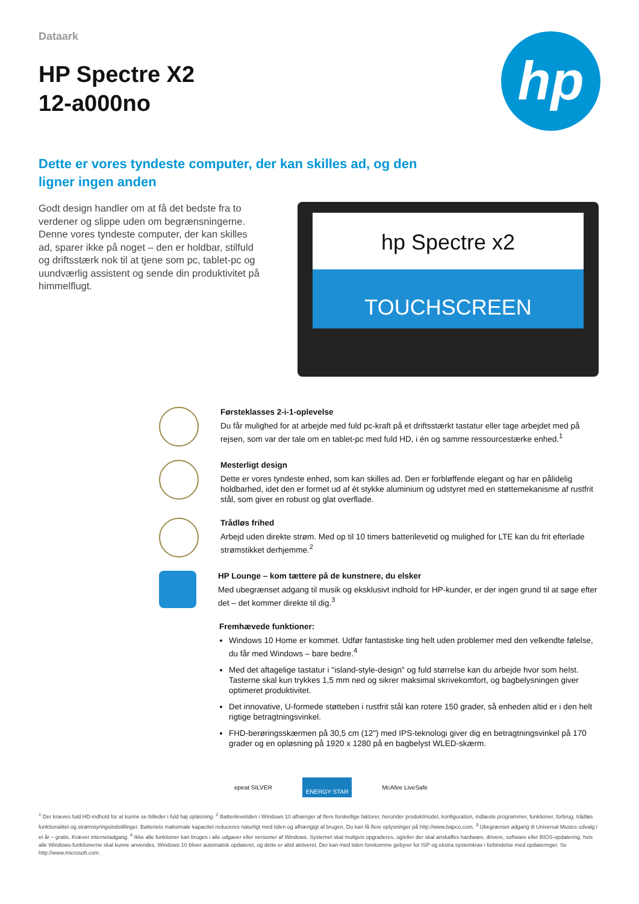Dataark
HP Spectre X2
12-a000no
hp
Dette er vores tyndeste computer, der kan skilles ad, og den
ligner ingen anden
Godt design handler om at få det bedste fra to verdener og slippe uden om begrænsningerne. Denne vores tyndeste computer, der kan skilles ad, sparer ikke på noget – den er holdbar, stilfuld og driftsstærk nok til at tjene som pc, tablet-pc og uundværlig assistent og sende din produktivitet på himmelflugt.
hp Spectre x2
TOUCHSCREEN
Førsteklasses 2-i-1-oplevelse
Du får mulighed for at arbejde med fuld pc-kraft på et driftsstærkt tastatur eller tage arbejdet med på rejsen, som var der tale om en tablet-pc med fuld HD, i én og samme ressourcestærke enhed.<sup>1</sup>
Mesterligt design
Dette er vores tyndeste enhed, som kan skilles ad. Den er forbløffende elegant og har en pålidelig holdbarhed, idet den er formet ud af ét stykke aluminium og udstyret med en støttemekanisme af rustfrit stål, som giver en robust og glat overflade.
Trådløs frihed
Arbejd uden direkte strøm. Med op til 10 timers batterilevetid og mulighed for LTE kan du frit efterlade strømstikket derhjemme.<sup>2</sup>
HP Lounge – kom tættere på de kunstnere, du elsker
Med ubegrænset adgang til musik og eksklusivt indhold for HP-kunder, er der ingen grund til at søge efter det – det kommer direkte til dig.<sup>3</sup>
Fremhævede funktioner:
Windows 10 Home er kommet. Udfør fantastiske ting helt uden problemer med den velkendte følelse, du får med Windows – bare bedre.<sup>4</sup>
Med det aftagelige tastatur i "island-style-design" og fuld størrelse kan du arbejde hvor som helst. Tasterne skal kun trykkes 1,5 mm ned og sikrer maksimal skrivekomfort, og bagbelysningen giver optimeret produktivitet.
Det innovative, U-formede støtteben i rustfrit stål kan rotere 150 grader, så enheden altid er i den helt rigtige betragtningsvinkel.
FHD-berøringsskærmen på 30,5 cm (12") med IPS-teknologi giver dig en betragtningsvinkel på 170 grader og en opløsning på 1920 x 1280 på en bagbelyst WLED-skærm.
epeat SILVER
ENERGY STAR
McAfee LiveSafe
<sup>1</sup> Der kræves fuld HD-indhold for at kunne se billeder i fuld høj opløsning. <sup>2</sup> Batterilevetiden i Windows 10 afhænger af flere forskellige faktorer, herunder produktmodel, konfiguration, indlæste programmer, funktioner, forbrug, trådløs funktionalitet og strømstyringsindstillinger. Batteriets maksimale kapacitet reduceres naturligt med tiden og afhængigt af brugen. Du kan få flere oplysninger på http://www.bapco.com. <sup>3</sup> Ubegrænset adgang til Universal Musics udvalg i et år – gratis. Kræver internetadgang. <sup>4</sup> Ikke alle funktioner kan bruges i alle udgaver eller versioner af Windows. Systemet skal muligvis opgraderes, og/eller der skal anskaffes hardware, drivere, software eller BIOS-opdatering, hvis alle Windows-funktionerne skal kunne anvendes. Windows 10 bliver automatisk opdateret, og dette er altid aktiveret. Der kan med tiden forekomme gebyrer for ISP og ekstra systemkrav i forbindelse med opdateringer. Se http://www.microsoft.com.